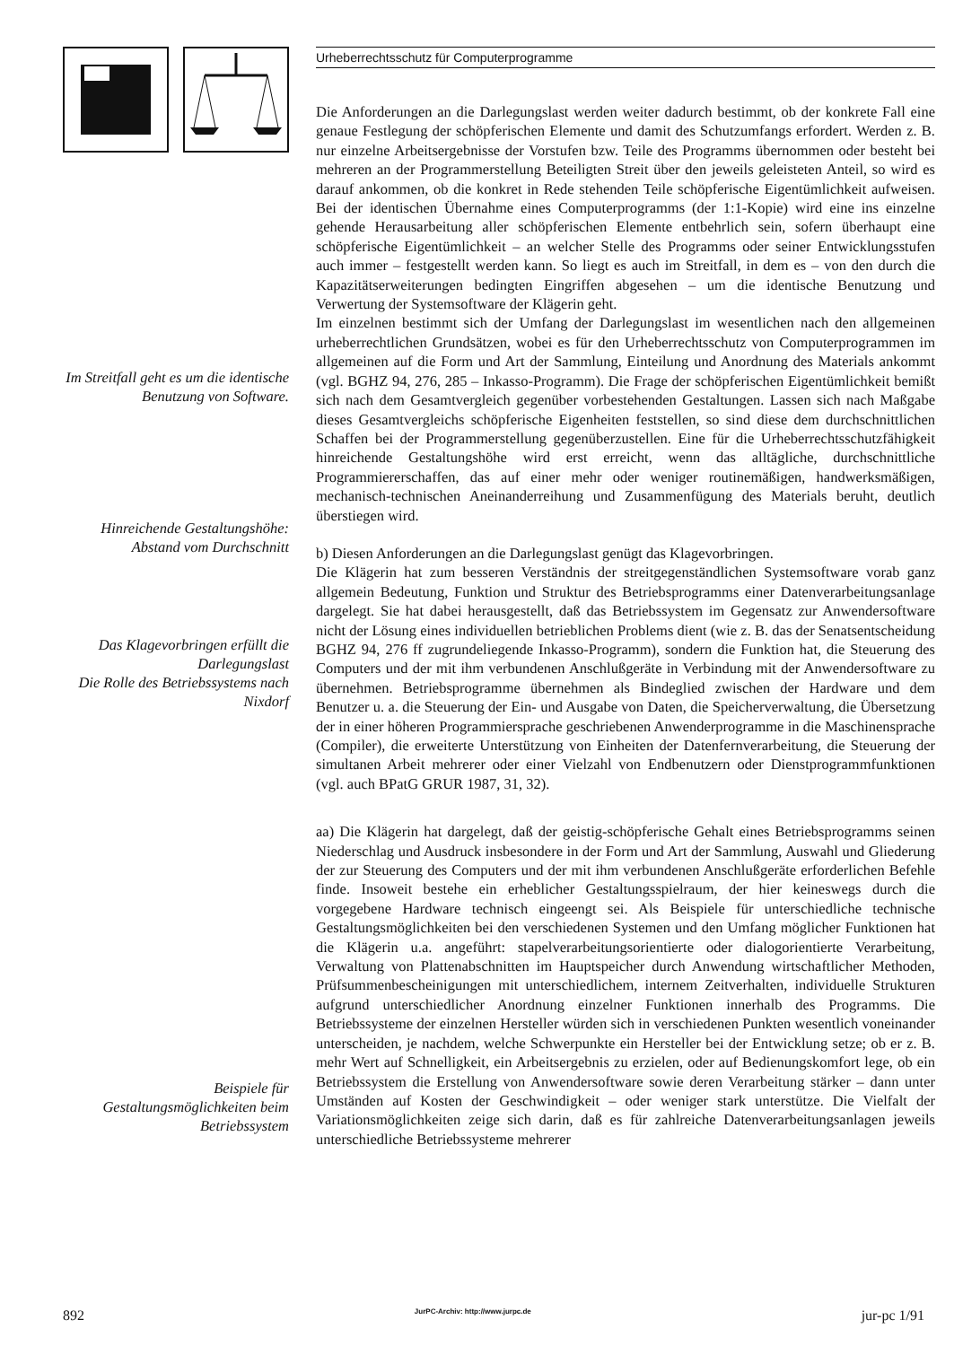Im Streitfall geht es um die identische Benutzung von Software.
Hinreichende Gestaltungshöhe: Abstand vom Durchschnitt
Das Klagevorbringen erfüllt die Darlegungslast
Die Rolle des Betriebssystems nach Nixdorf
Beispiele für Gestaltungsmöglichkeiten beim Betriebssystem
Urheberrechtsschutz für Computerprogramme
Die Anforderungen an die Darlegungslast werden weiter dadurch bestimmt, ob der konkrete Fall eine genaue Festlegung der schöpferischen Elemente und damit des Schutzumfangs erfordert. Werden z. B. nur einzelne Arbeitsergebnisse der Vorstufen bzw. Teile des Programms übernommen oder besteht bei mehreren an der Programmerstellung Beteiligten Streit über den jeweils geleisteten Anteil, so wird es darauf ankommen, ob die konkret in Rede stehenden Teile schöpferische Eigentümlichkeit aufweisen. Bei der identischen Übernahme eines Computerprogramms (der 1:1-Kopie) wird eine ins einzelne gehende Herausarbeitung aller schöpferischen Elemente entbehrlich sein, sofern überhaupt eine schöpferische Eigentümlichkeit – an welcher Stelle des Programms oder seiner Entwicklungsstufen auch immer – festgestellt werden kann. So liegt es auch im Streitfall, in dem es – von den durch die Kapazitätserweiterungen bedingten Eingriffen abgesehen – um die identische Benutzung und Verwertung der Systemsoftware der Klägerin geht.
Im einzelnen bestimmt sich der Umfang der Darlegungslast im wesentlichen nach den allgemeinen urheberrechtlichen Grundsätzen, wobei es für den Urheberrechtsschutz von Computerprogrammen im allgemeinen auf die Form und Art der Sammlung, Einteilung und Anordnung des Materials ankommt (vgl. BGHZ 94, 276, 285 – Inkasso-Programm). Die Frage der schöpferischen Eigentümlichkeit bemißt sich nach dem Gesamtvergleich gegenüber vorbestehenden Gestaltungen. Lassen sich nach Maßgabe dieses Gesamtvergleichs schöpferische Eigenheiten feststellen, so sind diese dem durchschnittlichen Schaffen bei der Programmerstellung gegenüberzustellen. Eine für die Urheberrechtsschutzfähigkeit hinreichende Gestaltungshöhe wird erst erreicht, wenn das alltägliche, durchschnittliche Programmiererschaffen, das auf einer mehr oder weniger routinemäßigen, handwerksmäßigen, mechanisch-technischen Aneinanderreihung und Zusammenfügung des Materials beruht, deutlich überstiegen wird.
b) Diesen Anforderungen an die Darlegungslast genügt das Klagevorbringen.
Die Klägerin hat zum besseren Verständnis der streitgegenständlichen Systemsoftware vorab ganz allgemein Bedeutung, Funktion und Struktur des Betriebsprogramms einer Datenverarbeitungsanlage dargelegt. Sie hat dabei herausgestellt, daß das Betriebssystem im Gegensatz zur Anwendersoftware nicht der Lösung eines individuellen betrieblichen Problems dient (wie z. B. das der Senatsentscheidung BGHZ 94, 276 ff zugrundeliegende Inkasso-Programm), sondern die Funktion hat, die Steuerung des Computers und der mit ihm verbundenen Anschlußgeräte in Verbindung mit der Anwendersoftware zu übernehmen. Betriebsprogramme übernehmen als Bindeglied zwischen der Hardware und dem Benutzer u. a. die Steuerung der Ein- und Ausgabe von Daten, die Speicherverwaltung, die Übersetzung der in einer höheren Programmiersprache geschriebenen Anwenderprogramme in die Maschinensprache (Compiler), die erweiterte Unterstützung von Einheiten der Datenfernverarbeitung, die Steuerung der simultanen Arbeit mehrerer oder einer Vielzahl von Endbenutzern oder Dienstprogrammfunktionen (vgl. auch BPatG GRUR 1987, 31, 32).
aa) Die Klägerin hat dargelegt, daß der geistig-schöpferische Gehalt eines Betriebsprogramms seinen Niederschlag und Ausdruck insbesondere in der Form und Art der Sammlung, Auswahl und Gliederung der zur Steuerung des Computers und der mit ihm verbundenen Anschlußgeräte erforderlichen Befehle finde. Insoweit bestehe ein erheblicher Gestaltungsspielraum, der hier keineswegs durch die vorgegebene Hardware technisch eingeengt sei. Als Beispiele für unterschiedliche technische Gestaltungsmöglichkeiten bei den verschiedenen Systemen und den Umfang möglicher Funktionen hat die Klägerin u.a. angeführt: stapelverarbeitungsorientierte oder dialogorientierte Verarbeitung, Verwaltung von Plattenabschnitten im Hauptspeicher durch Anwendung wirtschaftlicher Methoden, Prüfsummenbescheinigungen mit unterschiedlichem, internem Zeitverhalten, individuelle Strukturen aufgrund unterschiedlicher Anordnung einzelner Funktionen innerhalb des Programms. Die Betriebssysteme der einzelnen Hersteller würden sich in verschiedenen Punkten wesentlich voneinander unterscheiden, je nachdem, welche Schwerpunkte ein Hersteller bei der Entwicklung setze; ob er z. B. mehr Wert auf Schnelligkeit, ein Arbeitsergebnis zu erzielen, oder auf Bedienungskomfort lege, ob ein Betriebssystem die Erstellung von Anwendersoftware sowie deren Verarbeitung stärker – dann unter Umständen auf Kosten der Geschwindigkeit – oder weniger stark unterstütze. Die Vielfalt der Variationsmöglichkeiten zeige sich darin, daß es für zahlreiche Datenverarbeitungsanlagen jeweils unterschiedliche Betriebssysteme mehrerer
892 JurPC-Archiv: http://www.jurpc.de jur-pc 1/91